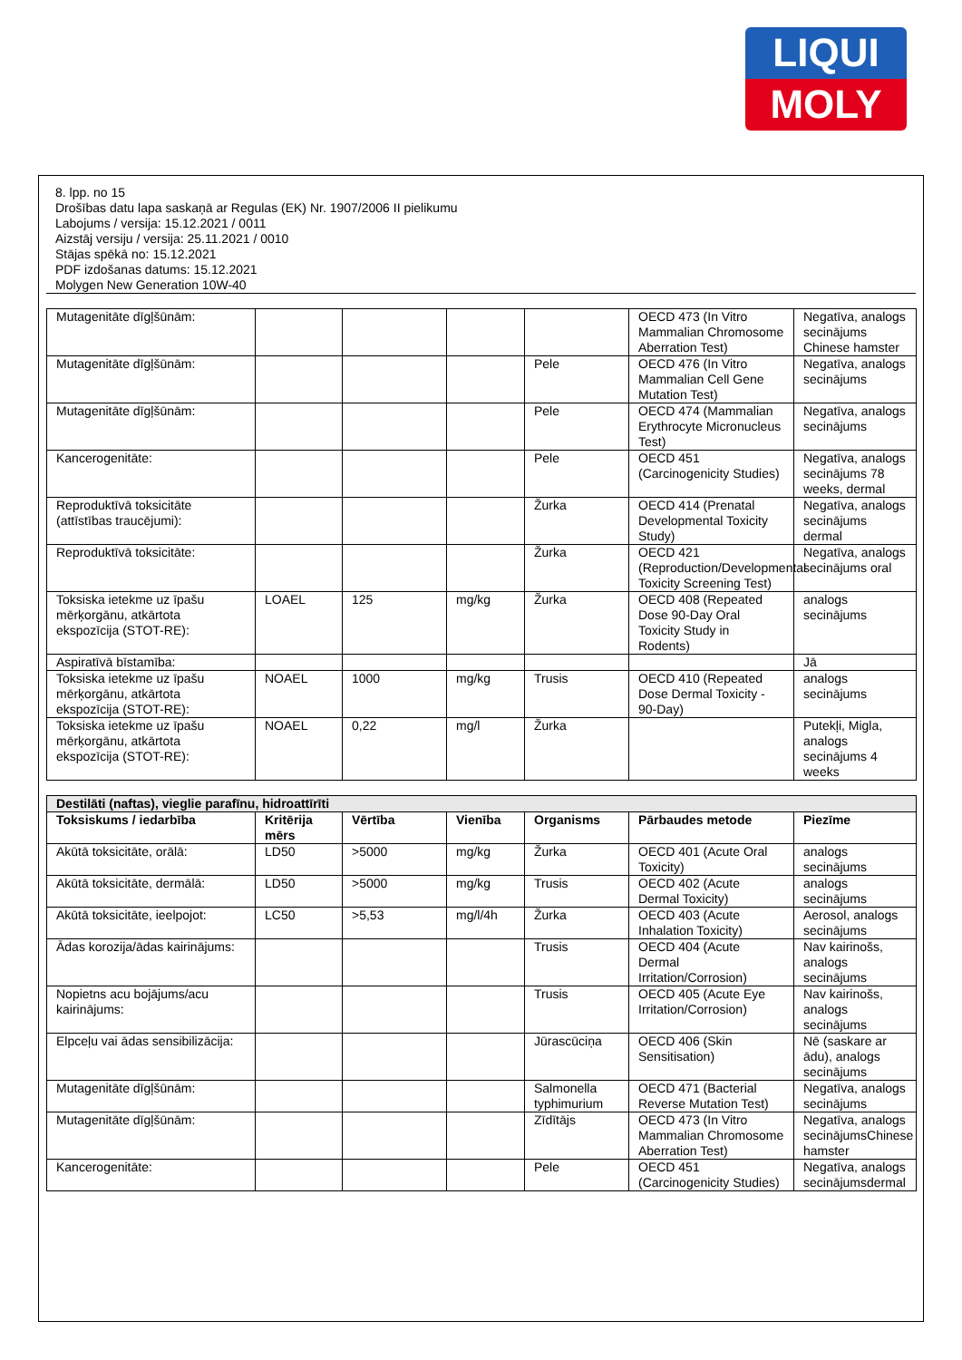LIQUI
MOLY
8. lpp. no 15
Drošības datu lapa saskaņā ar Regulas (EK) Nr. 1907/2006 II pielikumu
Labojums / versija: 15.12.2021 / 0011
Aizstāj versiju / versija: 25.11.2021 / 0010
Stājas spēkā no: 15.12.2021
PDF izdošanas datums: 15.12.2021
Molygen New Generation 10W-40
| Mutagenitāte dīgļšūnām: | | | | | OECD 473 (In Vitro Mammalian Chromosome Aberration Test) | Negatīva, analogs secinājums Chinese hamster |
| Mutagenitāte dīgļšūnām: | | | | Pele | OECD 476 (In Vitro Mammalian Cell Gene Mutation Test) | Negatīva, analogs secinājums |
| Mutagenitāte dīgļšūnām: | | | | Pele | OECD 474 (Mammalian Erythrocyte Micronucleus Test) | Negatīva, analogs secinājums |
| Kancerogenitāte: | | | | Pele | OECD 451 (Carcinogenicity Studies) | Negatīva, analogs secinājums 78 weeks, dermal |
| Reproduktīvā toksicitāte (attīstības traucējumi): | | | | Žurka | OECD 414 (Prenatal Developmental Toxicity Study) | Negatīva, analogs secinājums dermal |
| Reproduktīvā toksicitāte: | | | | Žurka | OECD 421 (Reproduction/Developmental Toxicity Screening Test) | Negatīva, analogs secinājums oral |
| Toksiska ietekme uz īpašu mērķorgānu, atkārtota ekspozīcija (STOT-RE): | LOAEL | 125 | mg/kg | Žurka | OECD 408 (Repeated Dose 90-Day Oral Toxicity Study in Rodents) | analogs secinājums |
| Aspiratīvā bīstamība: | | | | | | Jā |
| Toksiska ietekme uz īpašu mērķorgānu, atkārtota ekspozīcija (STOT-RE): | NOAEL | 1000 | mg/kg | Trusis | OECD 410 (Repeated Dose Dermal Toxicity - 90-Day) | analogs secinājums |
| Toksiska ietekme uz īpašu mērķorgānu, atkārtota ekspozīcija (STOT-RE): | NOAEL | 0,22 | mg/l | Žurka | | Putekļi, Migla, analogs secinājums 4 weeks |
| Destilāti (naftas), vieglie parafīnu, hidroattīrīti | | | | | | |
| Toksiskums / iedarbība | Kritērija mērs | Vērtība | Vienība | Organisms | Pārbaudes metode | Piezīme |
| Akūtā toksicitāte, orālā: | LD50 | >5000 | mg/kg | Žurka | OECD 401 (Acute Oral Toxicity) | analogs secinājums |
| Akūtā toksicitāte, dermālā: | LD50 | >5000 | mg/kg | Trusis | OECD 402 (Acute Dermal Toxicity) | analogs secinājums |
| Akūtā toksicitāte, ieelpojot: | LC50 | >5,53 | mg/l/4h | Žurka | OECD 403 (Acute Inhalation Toxicity) | Aerosol, analogs secinājums |
| Ādas korozija/ādas kairinājums: | | | | Trusis | OECD 404 (Acute Dermal Irritation/Corrosion) | Nav kairinošs, analogs secinājums |
| Nopietns acu bojājums/acu kairinājums: | | | | Trusis | OECD 405 (Acute Eye Irritation/Corrosion) | Nav kairinošs, analogs secinājums |
| Elpceļu vai ādas sensibilizācija: | | | | Jūrascūciņa | OECD 406 (Skin Sensitisation) | Nē (saskare ar ādu), analogs secinājums |
| Mutagenitāte dīgļšūnām: | | | | Salmonella typhimurium | OECD 471 (Bacterial Reverse Mutation Test) | Negatīva, analogs secinājums |
| Mutagenitāte dīgļšūnām: | | | | Zīdītājs | OECD 473 (In Vitro Mammalian Chromosome Aberration Test) | Negatīva, analogs secinājumsChinese hamster |
| Kancerogenitāte: | | | | Pele | OECD 451 (Carcinogenicity Studies) | Negatīva, analogs secinājumsdermal |